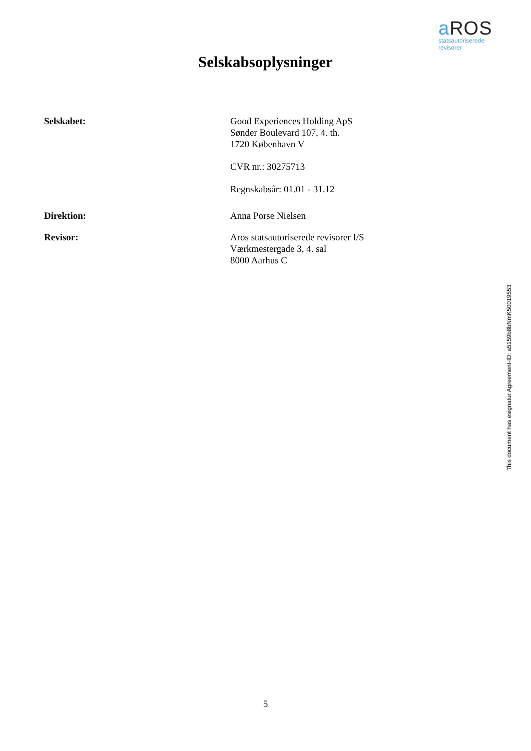a ROS
statsautoriserede revisorer
Selskabsoplysninger
Selskabet: Good Experiences Holding ApS
Sønder Boulevard 107, 4. th.
1720 København V
CVR nr.: 30275713
Regnskabsår: 01.01 - 31.12
Direktion: Anna Porse Nielsen
Revisor: Aros statsautoriserede revisorer I/S
Værkmestergade 3, 4. sal
8000 Aarhus C
This document has esignatur Agreement-ID: a5159b8bNmK50019553
5